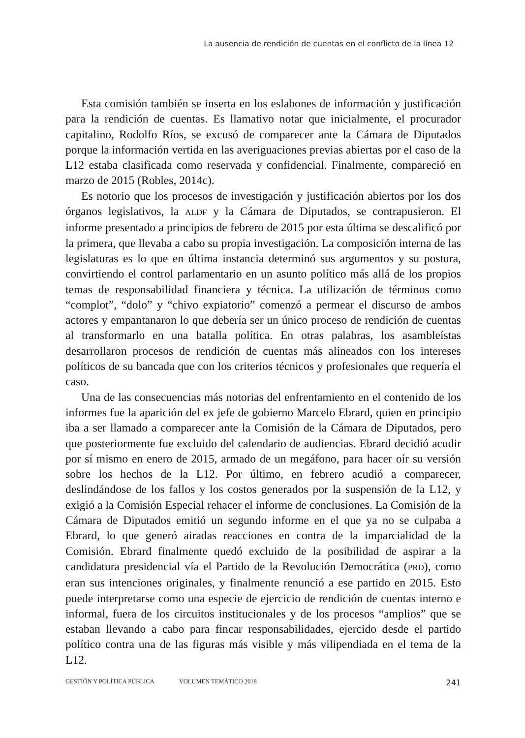La ausencia de rendición de cuentas en el conflicto de la línea 12
Esta comisión también se inserta en los eslabones de información y justificación para la rendición de cuentas. Es llamativo notar que inicialmente, el procurador capitalino, Rodolfo Ríos, se excusó de comparecer ante la Cámara de Diputados porque la información vertida en las averiguaciones previas abiertas por el caso de la L12 estaba clasificada como reservada y confidencial. Finalmente, compareció en marzo de 2015 (Robles, 2014c).
Es notorio que los procesos de investigación y justificación abiertos por los dos órganos legislativos, la ALDF y la Cámara de Diputados, se contrapusieron. El informe presentado a principios de febrero de 2015 por esta última se descalificó por la primera, que llevaba a cabo su propia investigación. La composición interna de las legislaturas es lo que en última instancia determinó sus argumentos y su postura, convirtiendo el control parlamentario en un asunto político más allá de los propios temas de responsabilidad financiera y técnica. La utilización de términos como “complot”, “dolo” y “chivo expiatorio” comenzó a permear el discurso de ambos actores y empantanaron lo que debería ser un único proceso de rendición de cuentas al transformarlo en una batalla política. En otras palabras, los asambleístas desarrollaron procesos de rendición de cuentas más alineados con los intereses políticos de su bancada que con los criterios técnicos y profesionales que requería el caso.
Una de las consecuencias más notorias del enfrentamiento en el contenido de los informes fue la aparición del ex jefe de gobierno Marcelo Ebrard, quien en principio iba a ser llamado a comparecer ante la Comisión de la Cámara de Diputados, pero que posteriormente fue excluido del calendario de audiencias. Ebrard decidió acudir por sí mismo en enero de 2015, armado de un megáfono, para hacer oír su versión sobre los hechos de la L12. Por último, en febrero acudió a comparecer, deslindándose de los fallos y los costos generados por la suspensión de la L12, y exigió a la Comisión Especial rehacer el informe de conclusiones. La Comisión de la Cámara de Diputados emitió un segundo informe en el que ya no se culpaba a Ebrard, lo que generó airadas reacciones en contra de la imparcialidad de la Comisión. Ebrard finalmente quedó excluido de la posibilidad de aspirar a la candidatura presidencial vía el Partido de la Revolución Democrática (PRD), como eran sus intenciones originales, y finalmente renunció a ese partido en 2015. Esto puede interpretarse como una especie de ejercicio de rendición de cuentas interno e informal, fuera de los circuitos institucionales y de los procesos “amplios” que se estaban llevando a cabo para fincar responsabilidades, ejercido desde el partido político contra una de las figuras más visible y más vilipendiada en el tema de la L12.
GESTIÓN Y POLÍTICA PÚBLICA VOLUMEN TEMÁTICO 2018 241